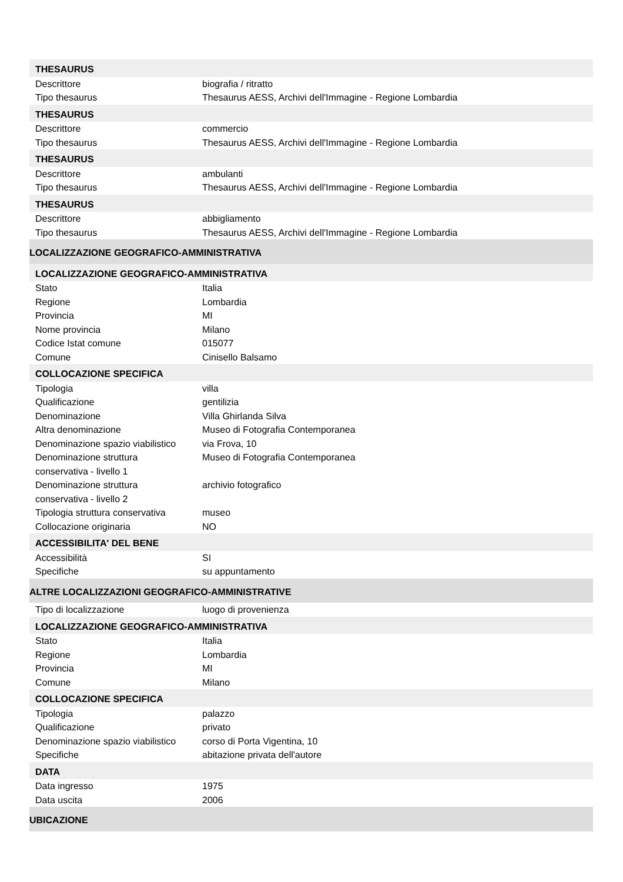| THESAURUS | |
| --- | --- |
| Descrittore | biografia / ritratto |
| Tipo thesaurus | Thesaurus AESS, Archivi dell'Immagine - Regione Lombardia |
| THESAURUS | |
| Descrittore | commercio |
| Tipo thesaurus | Thesaurus AESS, Archivi dell'Immagine - Regione Lombardia |
| THESAURUS | |
| Descrittore | ambulanti |
| Tipo thesaurus | Thesaurus AESS, Archivi dell'Immagine - Regione Lombardia |
| THESAURUS | |
| Descrittore | abbigliamento |
| Tipo thesaurus | Thesaurus AESS, Archivi dell'Immagine - Regione Lombardia |
| LOCALIZZAZIONE GEOGRAFICO-AMMINISTRATIVA | |
| LOCALIZZAZIONE GEOGRAFICO-AMMINISTRATIVA | |
| Stato | Italia |
| Regione | Lombardia |
| Provincia | MI |
| Nome provincia | Milano |
| Codice Istat comune | 015077 |
| Comune | Cinisello Balsamo |
| COLLOCAZIONE SPECIFICA | |
| Tipologia | villa |
| Qualificazione | gentilizia |
| Denominazione | Villa Ghirlanda Silva |
| Altra denominazione | Museo di Fotografia Contemporanea |
| Denominazione spazio viabilistico | via Frova, 10 |
| Denominazione struttura conservativa - livello 1 | Museo di Fotografia Contemporanea |
| Denominazione struttura conservativa - livello 2 | archivio fotografico |
| Tipologia struttura conservativa | museo |
| Collocazione originaria | NO |
| ACCESSIBILITA' DEL BENE | |
| Accessibilità | SI |
| Specifiche | su appuntamento |
| ALTRE LOCALIZZAZIONI GEOGRAFICO-AMMINISTRATIVE | |
| Tipo di localizzazione | luogo di provenienza |
| LOCALIZZAZIONE GEOGRAFICO-AMMINISTRATIVA | |
| Stato | Italia |
| Regione | Lombardia |
| Provincia | MI |
| Comune | Milano |
| COLLOCAZIONE SPECIFICA | |
| Tipologia | palazzo |
| Qualificazione | privato |
| Denominazione spazio viabilistico | corso di Porta Vigentina, 10 |
| Specifiche | abitazione privata dell'autore |
| DATA | |
| Data ingresso | 1975 |
| Data uscita | 2006 |
| UBICAZIONE | |